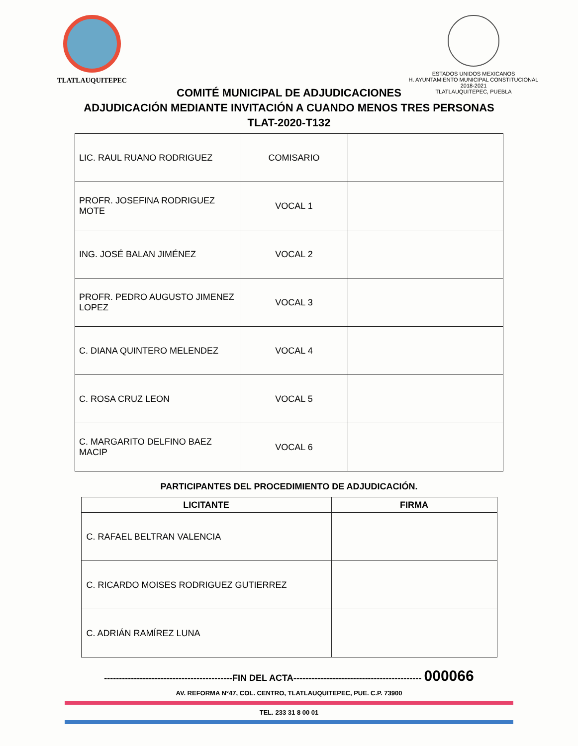TLATLAUQUITEPEC
ESTADOS UNIDOS MEXICANOS
H. AYUNTAMIENTO MUNICIPAL CONSTITUCIONAL
2018-2021
TLATLAUQUITEPEC, PUEBLA
COMITÉ MUNICIPAL DE ADJUDICACIONES
ADJUDICACIÓN MEDIANTE INVITACIÓN A CUANDO MENOS TRES PERSONAS
TLAT-2020-T132
| LIC. RAUL RUANO RODRIGUEZ | COMISARIO | |
| PROFR. JOSEFINA RODRIGUEZ MOTE | VOCAL 1 | |
| ING. JOSÉ BALAN JIMÉNEZ | VOCAL 2 | |
| PROFR. PEDRO AUGUSTO JIMENEZ LOPEZ | VOCAL 3 | |
| C. DIANA QUINTERO MELENDEZ | VOCAL 4 | |
| C. ROSA CRUZ LEON | VOCAL 5 | |
| C. MARGARITO DELFINO BAEZ MACIP | VOCAL 6 | |
PARTICIPANTES DEL PROCEDIMIENTO DE ADJUDICACIÓN.
| LICITANTE | FIRMA |
| --- | --- |
| C. RAFAEL BELTRAN VALENCIA | |
| C. RICARDO MOISES RODRIGUEZ GUTIERREZ | |
| C. ADRIÁN RAMÍREZ LUNA | |
-------------------------------------------FIN DEL ACTA------------------------------------------- 000066
AV. REFORMA N°47, COL. CENTRO, TLATLAUQUITEPEC, PUE. C.P. 73900
TEL. 233 31 8 00 01